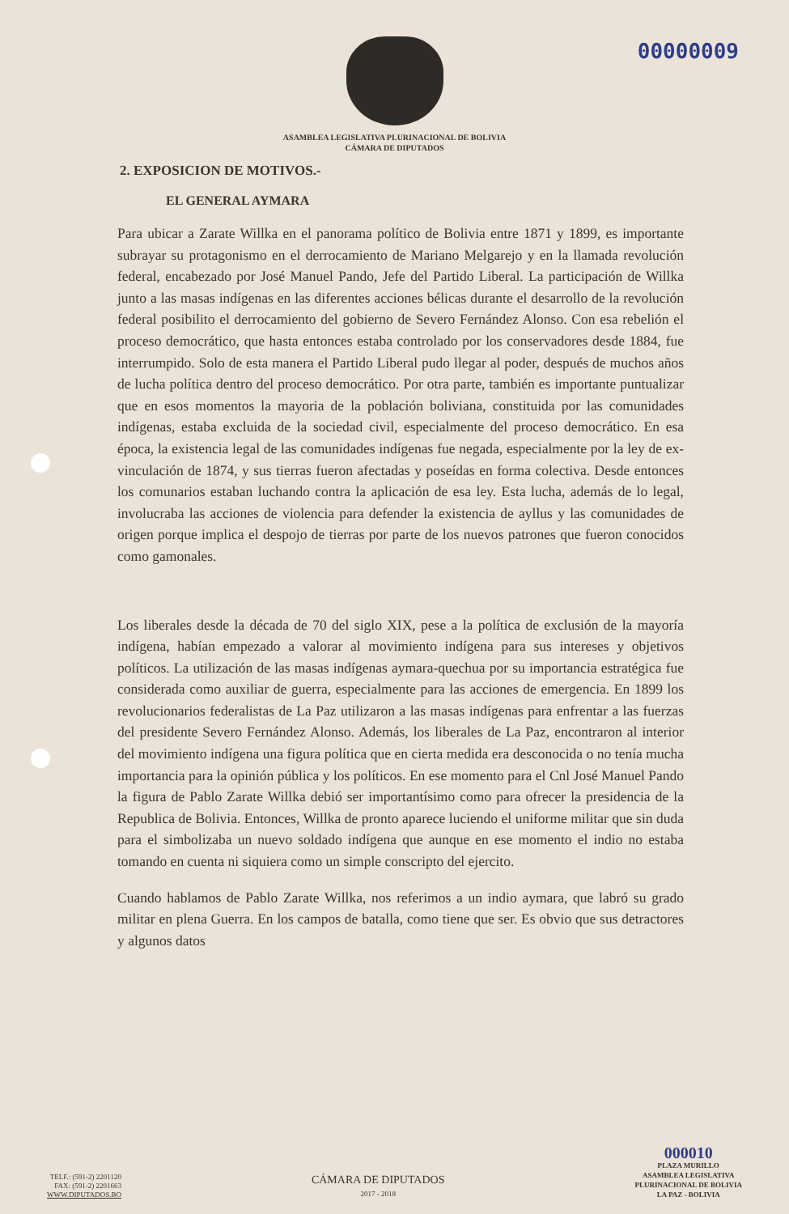00000009
ASAMBLEA LEGISLATIVA PLURINACIONAL DE BOLIVIA
CÁMARA DE DIPUTADOS
2. EXPOSICION DE MOTIVOS.-
EL GENERAL AYMARA
Para ubicar a Zarate Willka en el panorama político de Bolivia entre 1871 y 1899, es importante subrayar su protagonismo en el derrocamiento de Mariano Melgarejo y en la llamada revolución federal, encabezado por José Manuel Pando, Jefe del Partido Liberal. La participación de Willka junto a las masas indígenas en las diferentes acciones bélicas durante el desarrollo de la revolución federal posibilito el derrocamiento del gobierno de Severo Fernández Alonso. Con esa rebelión el proceso democrático, que hasta entonces estaba controlado por los conservadores desde 1884, fue interrumpido. Solo de esta manera el Partido Liberal pudo llegar al poder, después de muchos años de lucha política dentro del proceso democrático. Por otra parte, también es importante puntualizar que en esos momentos la mayoria de la población boliviana, constituida por las comunidades indígenas, estaba excluida de la sociedad civil, especialmente del proceso democrático. En esa época, la existencia legal de las comunidades indígenas fue negada, especialmente por la ley de ex-vinculación de 1874, y sus tierras fueron afectadas y poseídas en forma colectiva. Desde entonces los comunarios estaban luchando contra la aplicación de esa ley. Esta lucha, además de lo legal, involucraba las acciones de violencia para defender la existencia de ayllus y las comunidades de origen porque implica el despojo de tierras por parte de los nuevos patrones que fueron conocidos como gamonales.
Los liberales desde la década de 70 del siglo XIX, pese a la política de exclusión de la mayoría indígena, habían empezado a valorar al movimiento indígena para sus intereses y objetivos políticos. La utilización de las masas indígenas aymara-quechua por su importancia estratégica fue considerada como auxiliar de guerra, especialmente para las acciones de emergencia. En 1899 los revolucionarios federalistas de La Paz utilizaron a las masas indígenas para enfrentar a las fuerzas del presidente Severo Fernández Alonso. Además, los liberales de La Paz, encontraron al interior del movimiento indígena una figura política que en cierta medida era desconocida o no tenía mucha importancia para la opinión pública y los políticos. En ese momento para el Cnl José Manuel Pando la figura de Pablo Zarate Willka debió ser importantísimo como para ofrecer la presidencia de la Republica de Bolivia. Entonces, Willka de pronto aparece luciendo el uniforme militar que sin duda para el simbolizaba un nuevo soldado indígena que aunque en ese momento el indio no estaba tomando en cuenta ni siquiera como un simple conscripto del ejercito.
Cuando hablamos de Pablo Zarate Willka, nos referimos a un indio aymara, que labró su grado militar en plena Guerra. En los campos de batalla, como tiene que ser. Es obvio que sus detractores y algunos datos
TELF.: (591-2) 2201120
FAX: (591-2) 2201663
WWW.DIPUTADOS.BO
CÁMARA DE DIPUTADOS
2017 - 2018
000010
PLAZA MURILLO
ASAMBLEA LEGISLATIVA
PLURINACIONAL DE BOLIVIA
LA PAZ - BOLIVIA